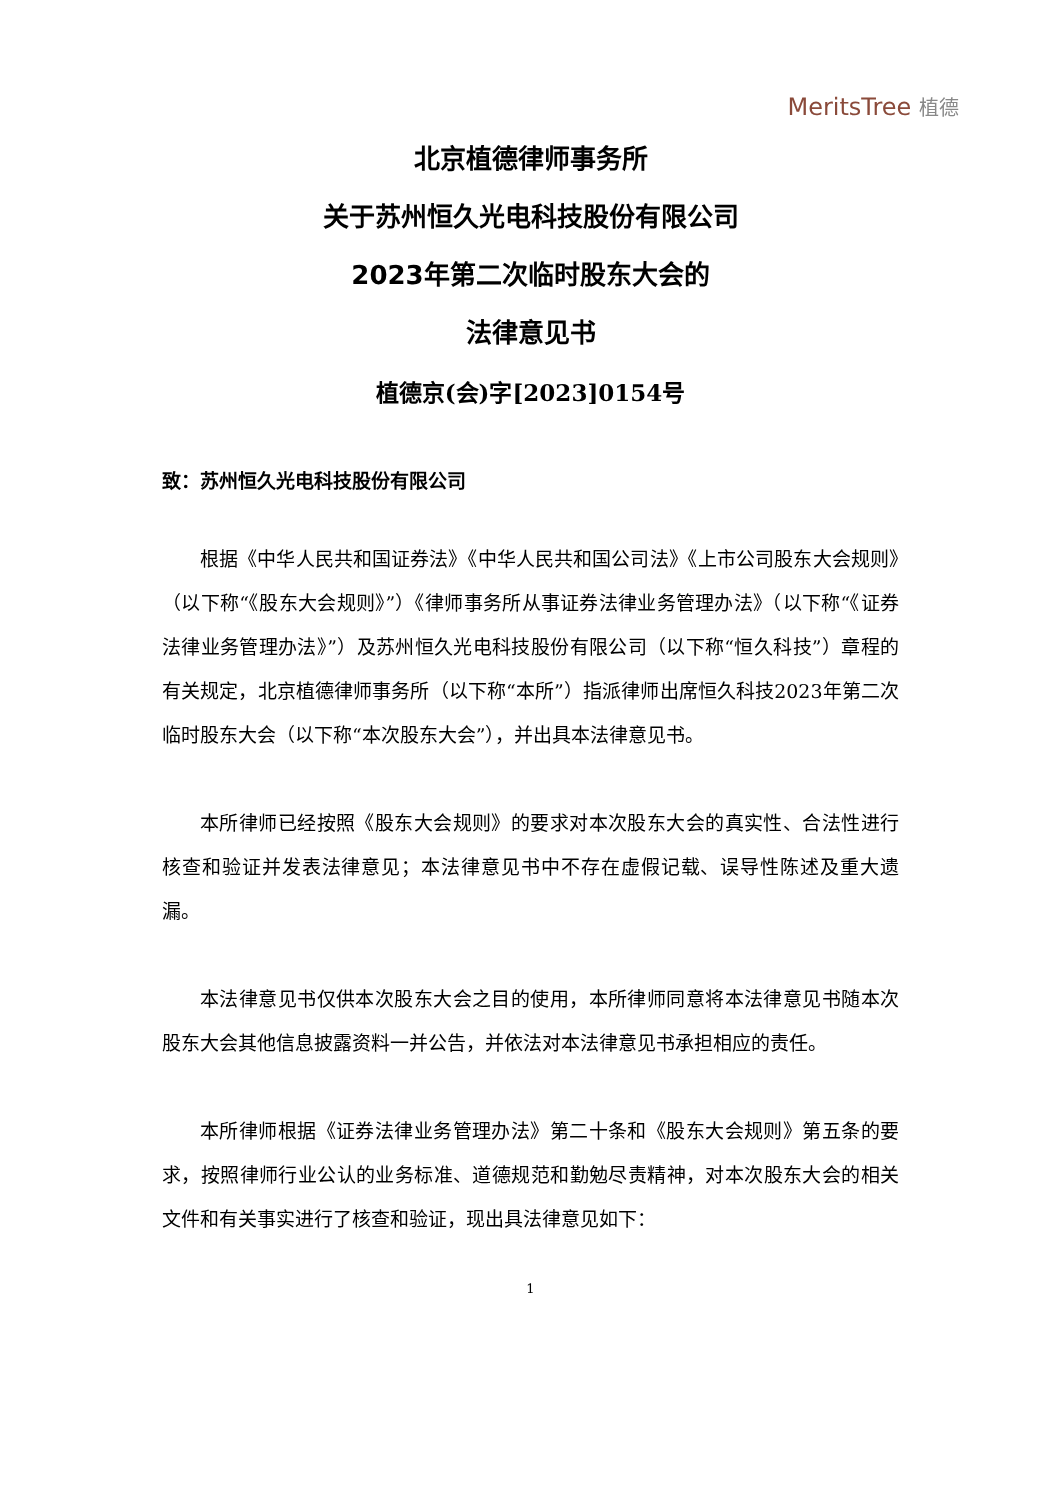MeritsTree 植德
北京植德律师事务所
关于苏州恒久光电科技股份有限公司
2023年第二次临时股东大会的
法律意见书
植德京(会)字[2023]0154号
致：苏州恒久光电科技股份有限公司
根据《中华人民共和国证券法》《中华人民共和国公司法》《上市公司股东大会规则》（以下称“《股东大会规则》”）《律师事务所从事证券法律业务管理办法》（以下称“《证券法律业务管理办法》”）及苏州恒久光电科技股份有限公司（以下称“恒久科技”）章程的有关规定，北京植德律师事务所（以下称“本所”）指派律师出席恒久科技2023年第二次临时股东大会（以下称“本次股东大会”），并出具本法律意见书。
本所律师已经按照《股东大会规则》的要求对本次股东大会的真实性、合法性进行核查和验证并发表法律意见；本法律意见书中不存在虚假记载、误导性陈述及重大遗漏。
本法律意见书仅供本次股东大会之目的使用，本所律师同意将本法律意见书随本次股东大会其他信息披露资料一并公告，并依法对本法律意见书承担相应的责任。
本所律师根据《证券法律业务管理办法》第二十条和《股东大会规则》第五条的要求，按照律师行业公认的业务标准、道德规范和勤勉尽责精神，对本次股东大会的相关文件和有关事实进行了核查和验证，现出具法律意见如下：
1